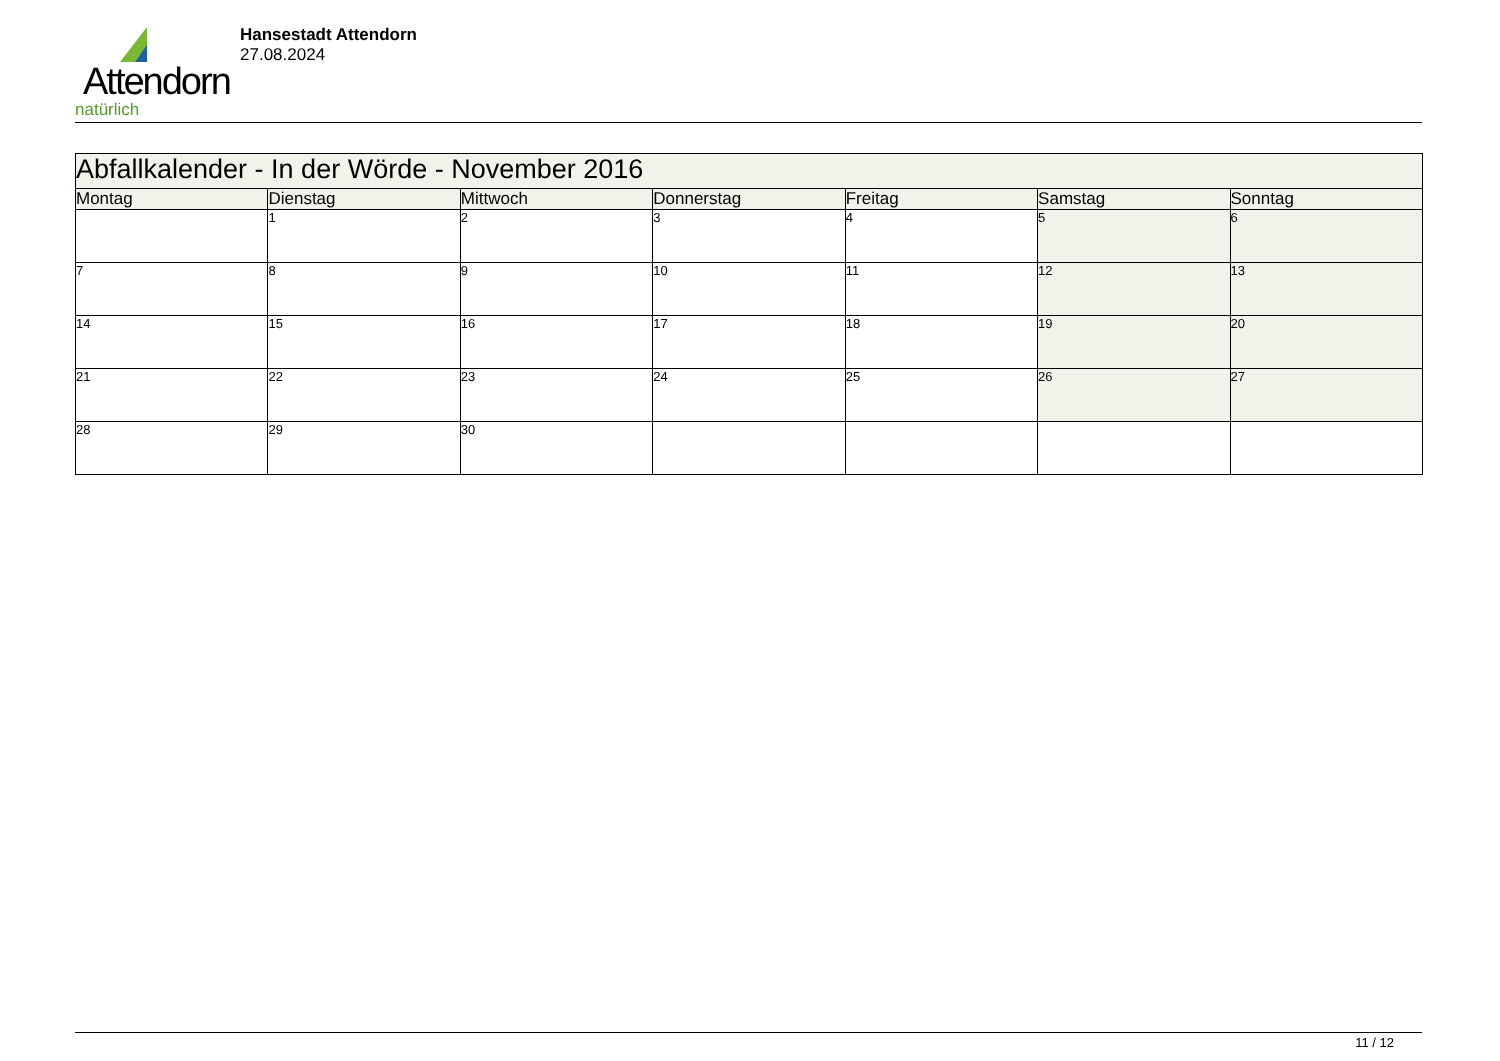Attendorn
natürlich
Hansestadt Attendorn
27.08.2024
| Abfallkalender - In der Wörde - November 2016 | | | | | | |
| Montag | Dienstag | Mittwoch | Donnerstag | Freitag | Samstag | Sonntag |
| | 1 | 2 | 3 | 4 | 5 | 6 |
| 7 | 8 | 9 | 10 | 11 | 12 | 13 |
| 14 | 15 | 16 | 17 | 18 | 19 | 20 |
| 21 | 22 | 23 | 24 | 25 | 26 | 27 |
| 28 | 29 | 30 | | | | |
11 / 12